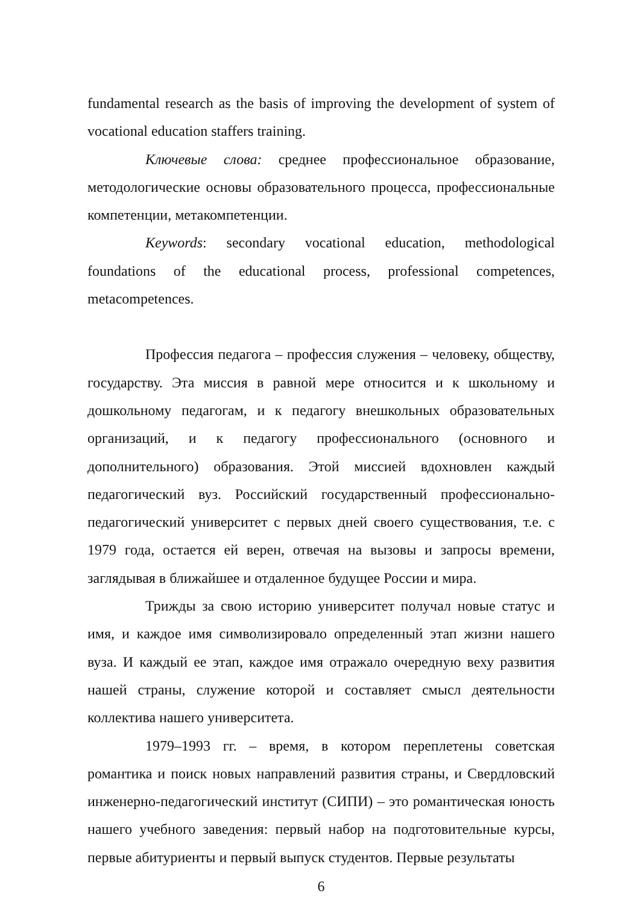fundamental research as the basis of improving the development of system of vocational education staffers training.
Ключевые слова: среднее профессиональное образование, методологические основы образовательного процесса, профессиональные компетенции, метакомпетенции.
Keywords: secondary vocational education, methodological foundations of the educational process, professional competences, metacompetences.
Профессия педагога – профессия служения – человеку, обществу, государству. Эта миссия в равной мере относится и к школьному и дошкольному педагогам, и к педагогу внешкольных образовательных организаций, и к педагогу профессионального (основного и дополнительного) образования. Этой миссией вдохновлен каждый педагогический вуз. Российский государственный профессионально-педагогический университет с первых дней своего существования, т.е. с 1979 года, остается ей верен, отвечая на вызовы и запросы времени, заглядывая в ближайшее и отдаленное будущее России и мира.
Трижды за свою историю университет получал новые статус и имя, и каждое имя символизировало определенный этап жизни нашего вуза. И каждый ее этап, каждое имя отражало очередную веху развития нашей страны, служение которой и составляет смысл деятельности коллектива нашего университета.
1979–1993 гг. – время, в котором переплетены советская романтика и поиск новых направлений развития страны, и Свердловский инженерно-педагогический институт (СИПИ) – это романтическая юность нашего учебного заведения: первый набор на подготовительные курсы, первые абитуриенты и первый выпуск студентов. Первые результаты
6